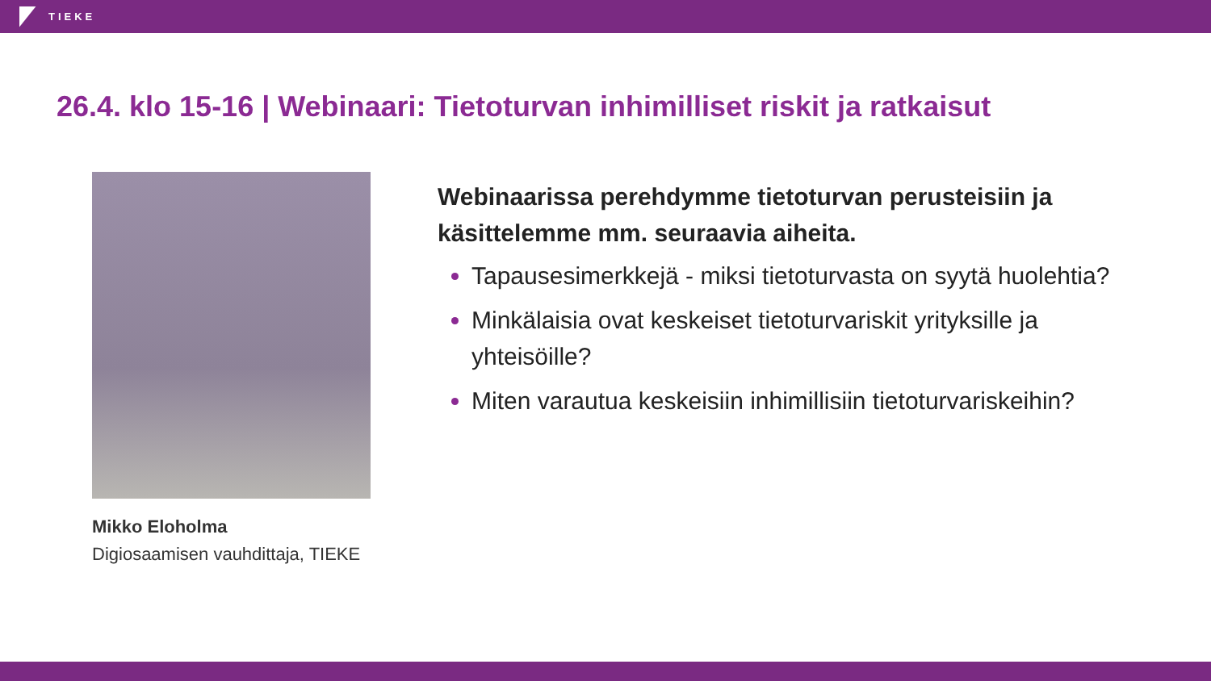TIEKE
26.4. klo 15-16 | Webinaari: Tietoturvan inhimilliset riskit ja ratkaisut
Mikko Eloholma
Digiosaamisen vauhdittaja, TIEKE
Webinaarissa perehdymme tietoturvan perusteisiin ja käsittelemme mm. seuraavia aiheita.
Tapausesimerkkejä - miksi tietoturvasta on syytä huolehtia?
Minkälaisia ovat keskeiset tietoturvariskit yrityksille ja yhteisöille?
Miten varautua keskeisiin inhimillisiin tietoturvariskeihin?